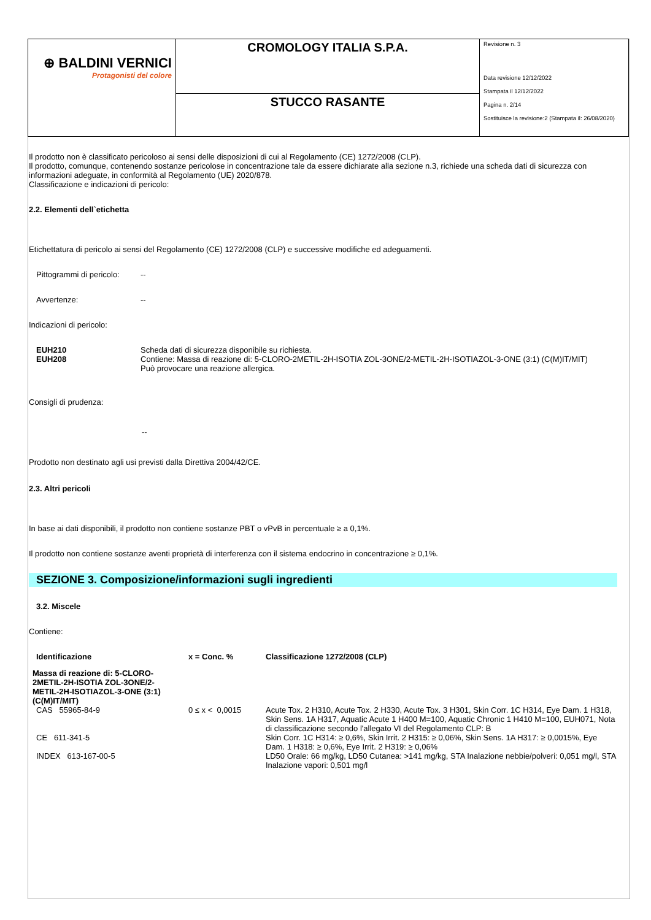| ⊕ BALDINI VERNICI Protagonisti del colore | CROMOLOGY ITALIA S.P.A. | Revisione n. 3 Data revisione 12/12/2022 Stampata il 12/12/2022 Pagina n. 2/14 Sostituisce la revisione:2 (Stampata il: 26/08/2020) |
| | STUCCO RASANTE | |
Il prodotto non è classificato pericoloso ai sensi delle disposizioni di cui al Regolamento (CE) 1272/2008 (CLP).
Il prodotto, comunque, contenendo sostanze pericolose in concentrazione tale da essere dichiarate alla sezione n.3, richiede una scheda dati di sicurezza con informazioni adeguate, in conformità al Regolamento (UE) 2020/878.
Classificazione e indicazioni di pericolo:
2.2. Elementi dell`etichetta
Etichettatura di pericolo ai sensi del Regolamento (CE) 1272/2008 (CLP) e successive modifiche ed adeguamenti.
| Pittogrammi di pericolo: | -- |
| Avvertenze: | -- |
Indicazioni di pericolo:
| EUH210 EUH208 | Scheda dati di sicurezza disponibile su richiesta. Contiene: Massa di reazione di: 5-CLORO-2METIL-2H-ISOTIA ZOL-3ONE/2-METIL-2H-ISOTIAZOL-3-ONE (3:1) (C(M)IT/MIT) Può provocare una reazione allergica. |
Consigli di prudenza:
--
Prodotto non destinato agli usi previsti dalla Direttiva 2004/42/CE.
2.3. Altri pericoli
In base ai dati disponibili, il prodotto non contiene sostanze PBT o vPvB in percentuale ≥ a 0,1%.
Il prodotto non contiene sostanze aventi proprietà di interferenza con il sistema endocrino in concentrazione ≥ 0,1%.
SEZIONE 3. Composizione/informazioni sugli ingredienti
3.2. Miscele
Contiene:
| Identificazione | x = Conc. % | Classificazione 1272/2008 (CLP) |
| --- | --- | --- |
| Massa di reazione di: 5-CLORO- 2METIL-2H-ISOTIA ZOL-3ONE/2- METIL-2H-ISOTIAZOL-3-ONE (3:1) (C(M)IT/MIT) | | |
| CAS 55965-84-9 | 0 ≤ x < 0,0015 | Acute Tox. 2 H310, Acute Tox. 2 H330, Acute Tox. 3 H301, Skin Corr. 1C H314, Eye Dam. 1 H318, Skin Sens. 1A H317, Aquatic Acute 1 H400 M=100, Aquatic Chronic 1 H410 M=100, EUH071, Nota di classificazione secondo l'allegato VI del Regolamento CLP: B |
| CE 611-341-5 | | Skin Corr. 1C H314: ≥ 0,6%, Skin Irrit. 2 H315: ≥ 0,06%, Skin Sens. 1A H317: ≥ 0,0015%, Eye Dam. 1 H318: ≥ 0,6%, Eye Irrit. 2 H319: ≥ 0,06% |
| INDEX 613-167-00-5 | | LD50 Orale: 66 mg/kg, LD50 Cutanea: >141 mg/kg, STA Inalazione nebbie/polveri: 0,051 mg/l, STA Inalazione vapori: 0,501 mg/l |